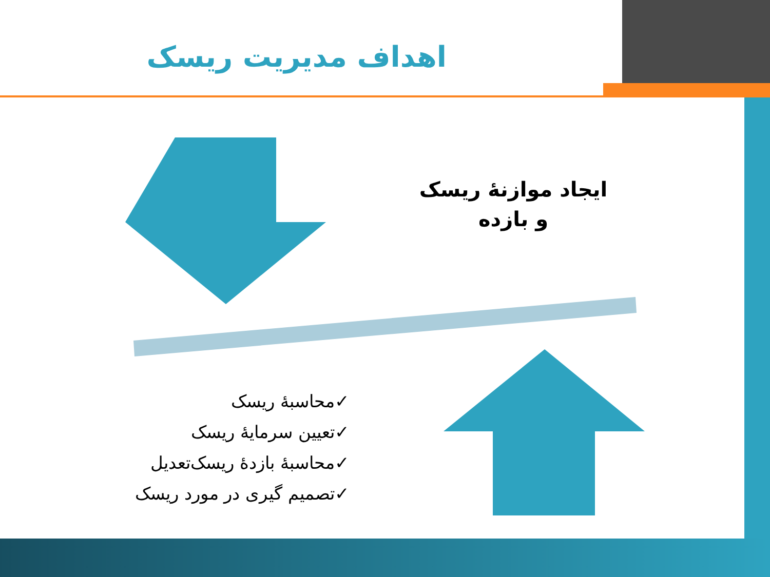اهداف مدیریت ریسک
ایجاد موازنۀ ریسک و بازده
✓محاسبۀ ریسک
✓تعیین سرمایۀ ریسک
✓محاسبۀ بازدۀ ریسک‌تعدیل
✓تصمیم گیری در مورد ریسک